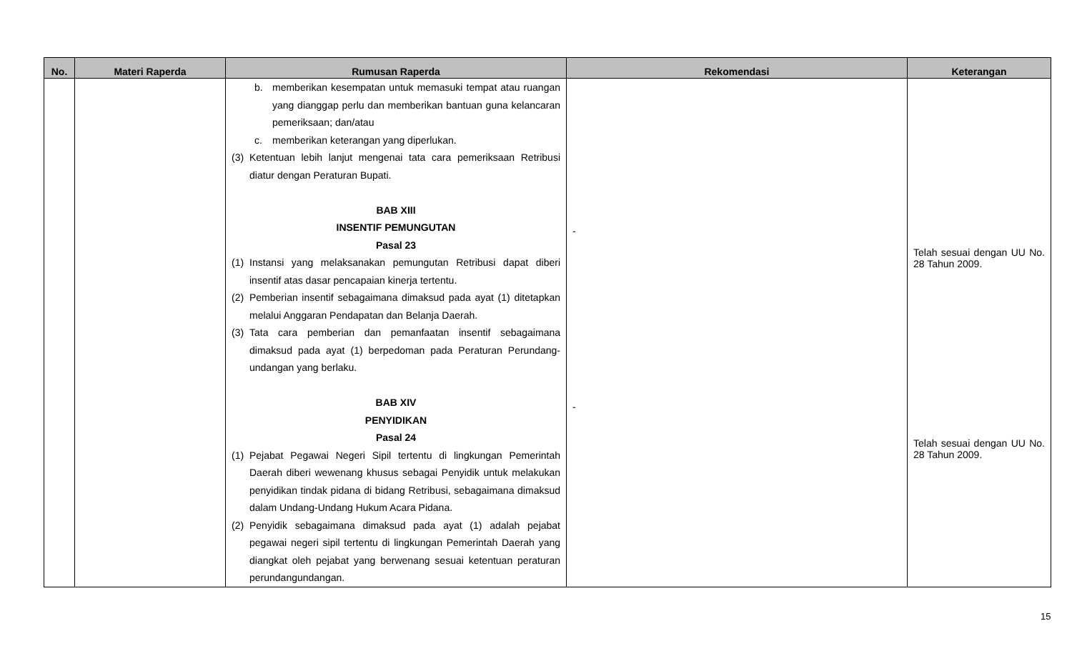| No. | Materi Raperda | Rumusan Raperda | Rekomendasi | Keterangan |
| --- | --- | --- | --- | --- |
| | | b. memberikan kesempatan untuk memasuki tempat atau ruangan yang dianggap perlu dan memberikan bantuan guna kelancaran pemeriksaan; dan/atau c. memberikan keterangan yang diperlukan. (3) Ketentuan lebih lanjut mengenai tata cara pemeriksaan Retribusi diatur dengan Peraturan Bupati. BAB XIII INSENTIF PEMUNGUTAN Pasal 23 (1) Instansi yang melaksanakan pemungutan Retribusi dapat diberi insentif atas dasar pencapaian kinerja tertentu. (2) Pemberian insentif sebagaimana dimaksud pada ayat (1) ditetapkan melalui Anggaran Pendapatan dan Belanja Daerah. (3) Tata cara pemberian dan pemanfaatan insentif sebagaimana dimaksud pada ayat (1) berpedoman pada Peraturan Perundang-undangan yang berlaku. BAB XIV PENYIDIKAN Pasal 24 (1) Pejabat Pegawai Negeri Sipil tertentu di lingkungan Pemerintah Daerah diberi wewenang khusus sebagai Penyidik untuk melakukan penyidikan tindak pidana di bidang Retribusi, sebagaimana dimaksud dalam Undang-Undang Hukum Acara Pidana. (2) Penyidik sebagaimana dimaksud pada ayat (1) adalah pejabat pegawai negeri sipil tertentu di lingkungan Pemerintah Daerah yang diangkat oleh pejabat yang berwenang sesuai ketentuan peraturan perundangundangan. | - - | Telah sesuai dengan UU No. 28 Tahun 2009. Telah sesuai dengan UU No. 28 Tahun 2009. |
15